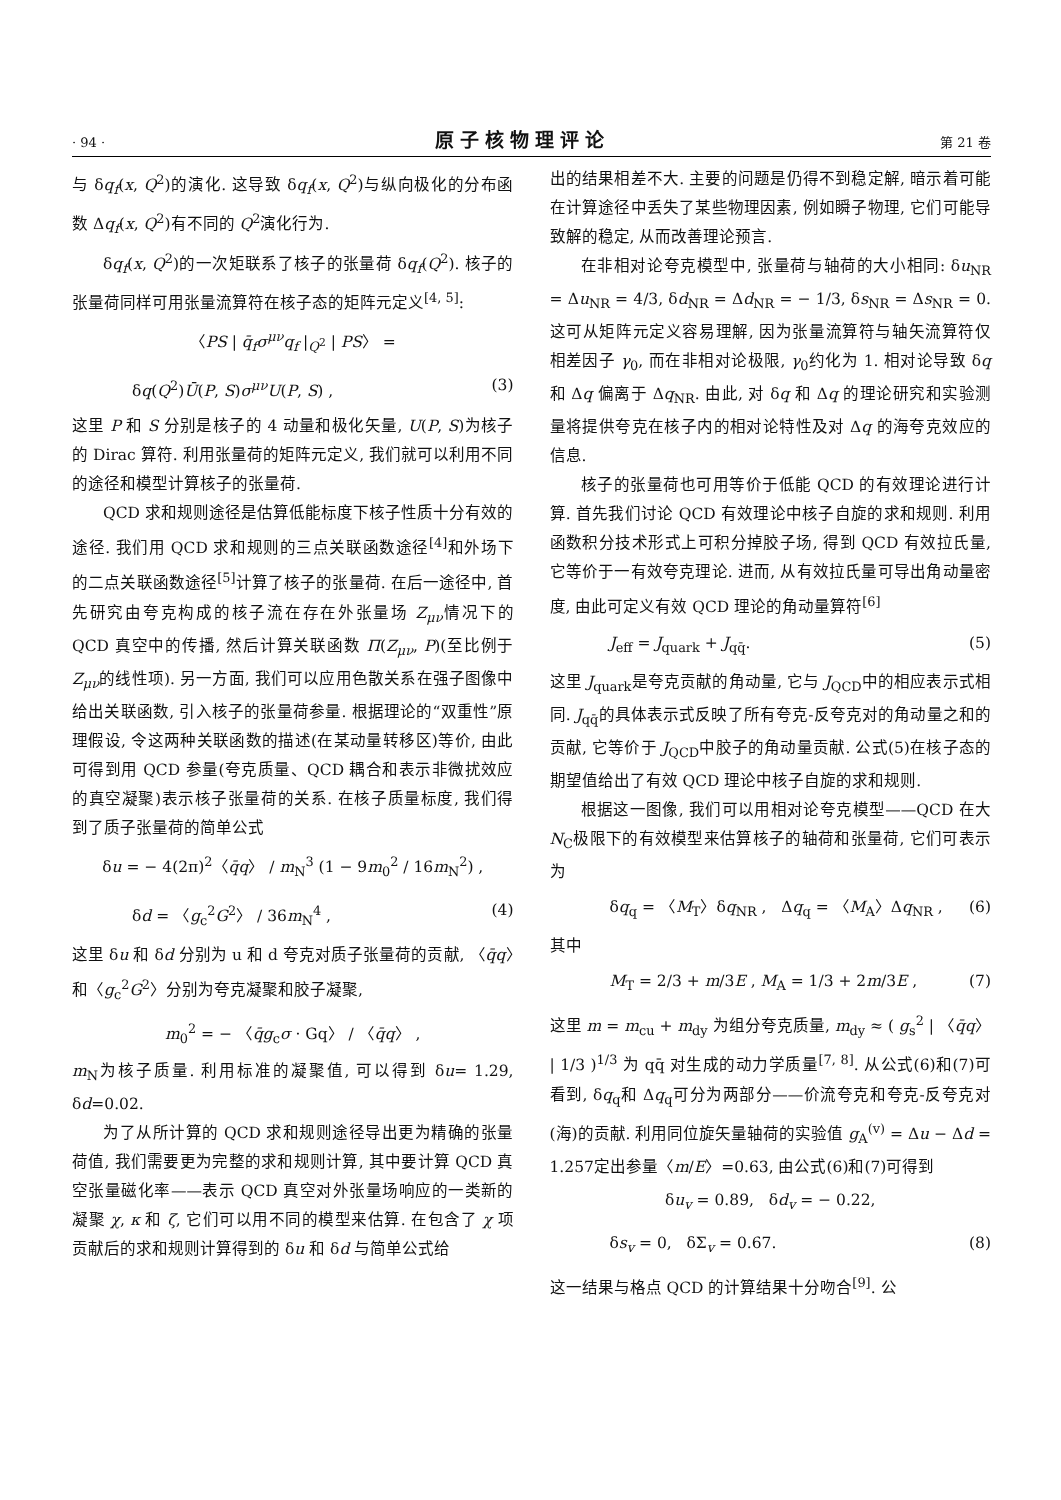· 94 · 原子核物理评论 第 21 卷
与 δq<sub>f</sub>(x, Q<sup>2</sup>)的演化. 这导致 δq<sub>f</sub>(x, Q<sup>2</sup>)与纵向极化的分布函数 Δq<sub>f</sub>(x, Q<sup>2</sup>)有不同的 Q<sup>2</sup>演化行为.
δq<sub>f</sub>(x, Q<sup>2</sup>)的一次矩联系了核子的张量荷 δq<sub>f</sub>(Q<sup>2</sup>). 核子的张量荷同样可用张量流算符在核子态的矩阵元定义<sup>[4, 5]</sup>:
〈PS | q̄<sub>f</sub>σ<sup>μν</sup>q<sub>f</sub> |<sub>Q<sup>2</sup></sub> | PS〉 =
δq(Q<sup>2</sup>)Ū(P, S)σ<sup>μν</sup>U(P, S) , (3)
这里 P 和 S 分别是核子的 4 动量和极化矢量, U(P, S)为核子的 Dirac 算符. 利用张量荷的矩阵元定义, 我们就可以利用不同的途径和模型计算核子的张量荷.
QCD 求和规则途径是估算低能标度下核子性质十分有效的途径. 我们用 QCD 求和规则的三点关联函数途径<sup>[4]</sup>和外场下的二点关联函数途径<sup>[5]</sup>计算了核子的张量荷. 在后一途径中, 首先研究由夸克构成的核子流在存在外张量场 Z<sub>μν</sub>情况下的 QCD 真空中的传播, 然后计算关联函数 Π(Z<sub>μν</sub>, P)(至比例于 Z<sub>μν</sub>的线性项). 另一方面, 我们可以应用色散关系在强子图像中给出关联函数, 引入核子的张量荷参量. 根据理论的“双重性”原理假设, 令这两种关联函数的描述(在某动量转移区)等价, 由此可得到用 QCD 参量(夸克质量、QCD 耦合和表示非微扰效应的真空凝聚)表示核子张量荷的关系. 在核子质量标度, 我们得到了质子张量荷的简单公式
δu = − 4(2π)<sup>2</sup>〈q̄q〉 / m<sub>N</sub><sup>3</sup> (1 − 9m<sub>0</sub><sup>2</sup> / 16m<sub>N</sub><sup>2</sup>) ,
δd = 〈g<sub>c</sub><sup>2</sup>G<sup>2</sup>〉 / 36m<sub>N</sub><sup>4</sup> , (4)
这里 δu 和 δd 分别为 u 和 d 夸克对质子张量荷的贡献, 〈q̄q〉和〈g<sub>c</sub><sup>2</sup>G<sup>2</sup>〉分别为夸克凝聚和胶子凝聚,
m<sub>0</sub><sup>2</sup> = − 〈q̄g<sub>c</sub>σ · Gq〉 / 〈q̄q〉 ,
m<sub>N</sub>为核子质量. 利用标准的凝聚值, 可以得到 δu= 1.29, δd=0.02.
为了从所计算的 QCD 求和规则途径导出更为精确的张量荷值, 我们需要更为完整的求和规则计算, 其中要计算 QCD 真空张量磁化率——表示 QCD 真空对外张量场响应的一类新的凝聚 χ, κ 和 ζ, 它们可以用不同的模型来估算. 在包含了 χ 项贡献后的求和规则计算得到的 δu 和 δd 与简单公式给
出的结果相差不大. 主要的问题是仍得不到稳定解, 暗示着可能在计算途径中丢失了某些物理因素, 例如瞬子物理, 它们可能导致解的稳定, 从而改善理论预言.
在非相对论夸克模型中, 张量荷与轴荷的大小相同: δu<sub>NR</sub> = Δu<sub>NR</sub> = 4/3, δd<sub>NR</sub> = Δd<sub>NR</sub> = − 1/3, δs<sub>NR</sub> = Δs<sub>NR</sub> = 0. 这可从矩阵元定义容易理解, 因为张量流算符与轴矢流算符仅相差因子 γ<sub>0</sub>, 而在非相对论极限, γ<sub>0</sub>约化为 1. 相对论导致 δq 和 Δq 偏离于 Δq<sub>NR</sub>. 由此, 对 δq 和 Δq 的理论研究和实验测量将提供夸克在核子内的相对论特性及对 Δq 的海夸克效应的信息.
核子的张量荷也可用等价于低能 QCD 的有效理论进行计算. 首先我们讨论 QCD 有效理论中核子自旋的求和规则. 利用函数积分技术形式上可积分掉胶子场, 得到 QCD 有效拉氏量, 它等价于一有效夸克理论. 进而, 从有效拉氏量可导出角动量密度, 由此可定义有效 QCD 理论的角动量算符<sup>[6]</sup>
J<sub>eff</sub> = J<sub>quark</sub> + J<sub>qq̄</sub>. (5)
这里 J<sub>quark</sub>是夸克贡献的角动量, 它与 J<sub>QCD</sub>中的相应表示式相同. J<sub>qq̄</sub>的具体表示式反映了所有夸克-反夸克对的角动量之和的贡献, 它等价于 J<sub>QCD</sub>中胶子的角动量贡献. 公式(5)在核子态的期望值给出了有效 QCD 理论中核子自旋的求和规则.
根据这一图像, 我们可以用相对论夸克模型——QCD 在大 N<sub>C</sub>极限下的有效模型来估算核子的轴荷和张量荷, 它们可表示为
δq<sub>q</sub> = 〈M<sub>T</sub>〉δq<sub>NR</sub> , Δq<sub>q</sub> = 〈M<sub>A</sub>〉Δq<sub>NR</sub> , (6)
其中
M<sub>T</sub> = 2/3 + m/3E , M<sub>A</sub> = 1/3 + 2m/3E , (7)
这里 m = m<sub>cu</sub> + m<sub>dy</sub> 为组分夸克质量, m<sub>dy</sub> ≈ ( g<sub>s</sub><sup>2</sup> | 〈q̄q〉 | 1/3 )<sup>1/3</sup> 为 qq̄ 对生成的动力学质量<sup>[7, 8]</sup>. 从公式(6)和(7)可看到, δq<sub>q</sub>和 Δq<sub>q</sub>可分为两部分——价流夸克和夸克-反夸克对(海)的贡献. 利用同位旋矢量轴荷的实验值 g<sub>A</sub><sup>(v)</sup> = Δu − Δd = 1.257定出参量〈m/E〉=0.63, 由公式(6)和(7)可得到
δu<sub>v</sub> = 0.89, δd<sub>v</sub> = − 0.22,
δs<sub>v</sub> = 0, δΣ<sub>v</sub> = 0.67. (8)
这一结果与格点 QCD 的计算结果十分吻合<sup>[9]</sup>. 公